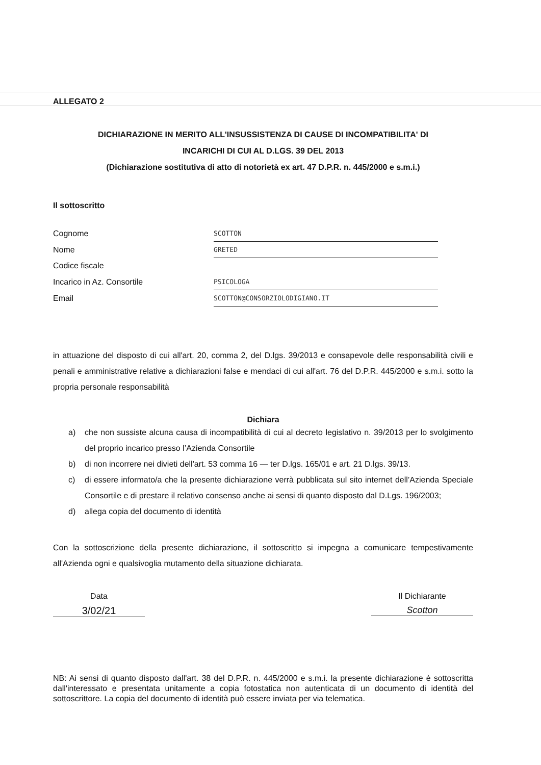ALLEGATO 2
DICHIARAZIONE IN MERITO ALL'INSUSSISTENZA DI CAUSE DI INCOMPATIBILITA' DI
INCARICHI DI CUI AL D.LGS. 39 DEL 2013
(Dichiarazione sostitutiva di atto di notorietà ex art. 47 D.P.R. n. 445/2000 e s.m.i.)
Il sottoscritto
| Cognome | SCOTTON |
| Nome | GRETED |
| Codice fiscale | |
| Incarico in Az. Consortile | PSICOLOGA |
| Email | SCOTTON@CONSORZIOLODIGIANO.IT |
in attuazione del disposto di cui all'art. 20, comma 2, del D.lgs. 39/2013 e consapevole delle responsabilità civili e penali e amministrative relative a dichiarazioni false e mendaci di cui all'art. 76 del D.P.R. 445/2000 e s.m.i. sotto la propria personale responsabilità
Dichiara
a) che non sussiste alcuna causa di incompatibilità di cui al decreto legislativo n. 39/2013 per lo svolgimento del proprio incarico presso l’Azienda Consortile
b) di non incorrere nei divieti dell'art. 53 comma 16 — ter D.lgs. 165/01 e art. 21 D.lgs. 39/13.
c) di essere informato/a che la presente dichiarazione verrà pubblicata sul sito internet dell’Azienda Speciale Consortile e di prestare il relativo consenso anche ai sensi di quanto disposto dal D.Lgs. 196/2003;
d) allega copia del documento di identità
Con la sottoscrizione della presente dichiarazione, il sottoscritto si impegna a comunicare tempestivamente all'Azienda ogni e qualsivoglia mutamento della situazione dichiarata.
Data
3/02/21
Il Dichiarante
Scotton
NB: Ai sensi di quanto disposto dall'art. 38 del D.P.R. n. 445/2000 e s.m.i. la presente dichiarazione è sottoscritta dall'interessato e presentata unitamente a copia fotostatica non autenticata di un documento di identità del sottoscrittore. La copia del documento di identità può essere inviata per via telematica.